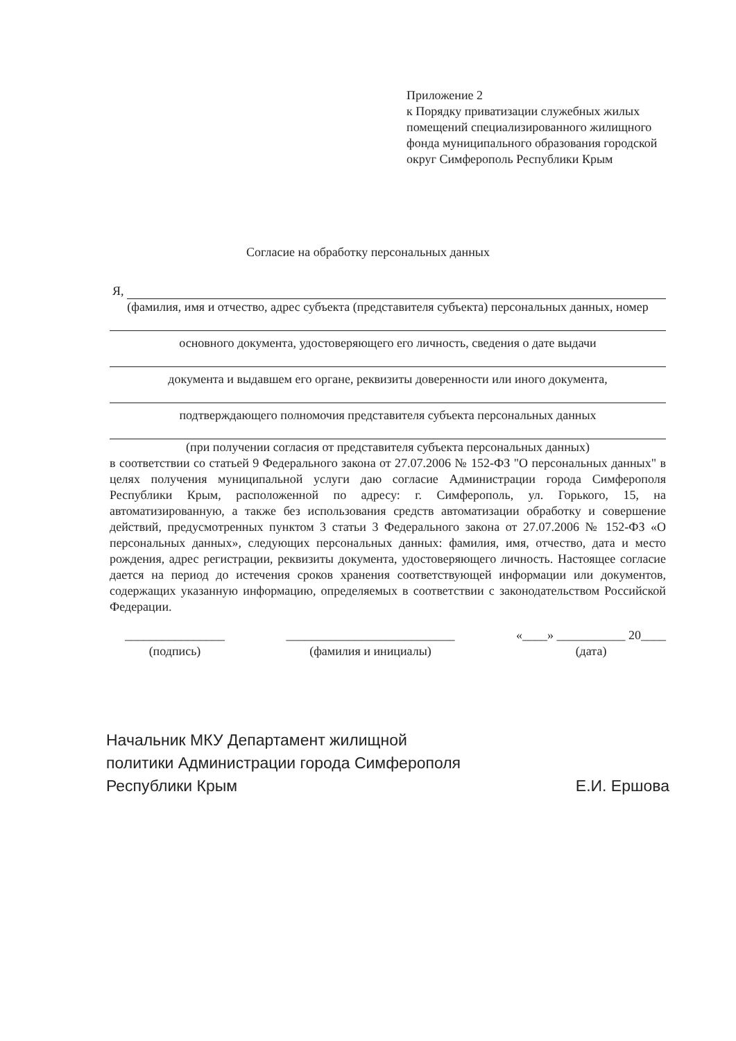Приложение 2
к Порядку приватизации служебных жилых помещений специализированного жилищного фонда муниципального образования городской округ Симферополь Республики Крым
Согласие на обработку персональных данных
Я,
(фамилия, имя и отчество, адрес субъекта (представителя субъекта) персональных данных, номер
основного документа, удостоверяющего его личность, сведения о дате выдачи
документа и выдавшем его органе, реквизиты доверенности или иного документа,
подтверждающего полномочия представителя субъекта персональных данных
(при получении согласия от представителя субъекта персональных данных)
в соответствии со статьей 9 Федерального закона от 27.07.2006 № 152-ФЗ "О персональных данных" в целях получения муниципальной услуги даю согласие Администрации города Симферополя Республики Крым, расположенной по адресу: г. Симферополь, ул. Горького, 15, на автоматизированную, а также без использования средств автоматизации обработку и совершение действий, предусмотренных пунктом 3 статьи 3 Федерального закона от 27.07.2006 № 152-ФЗ «О персональных данных», следующих персональных данных: фамилия, имя, отчество, дата и место рождения, адрес регистрации, реквизиты документа, удостоверяющего личность. Настоящее согласие дается на период до истечения сроков хранения соответствующей информации или документов, содержащих указанную информацию, определяемых в соответствии с законодательством Российской Федерации.
________________
(подпись)
___________________________
(фамилия и инициалы)
«____» ___________ 20____
(дата)
Начальник МКУ Департамент жилищной
политики Администрации города Симферополя
Республики Крым Е.И. Ершова